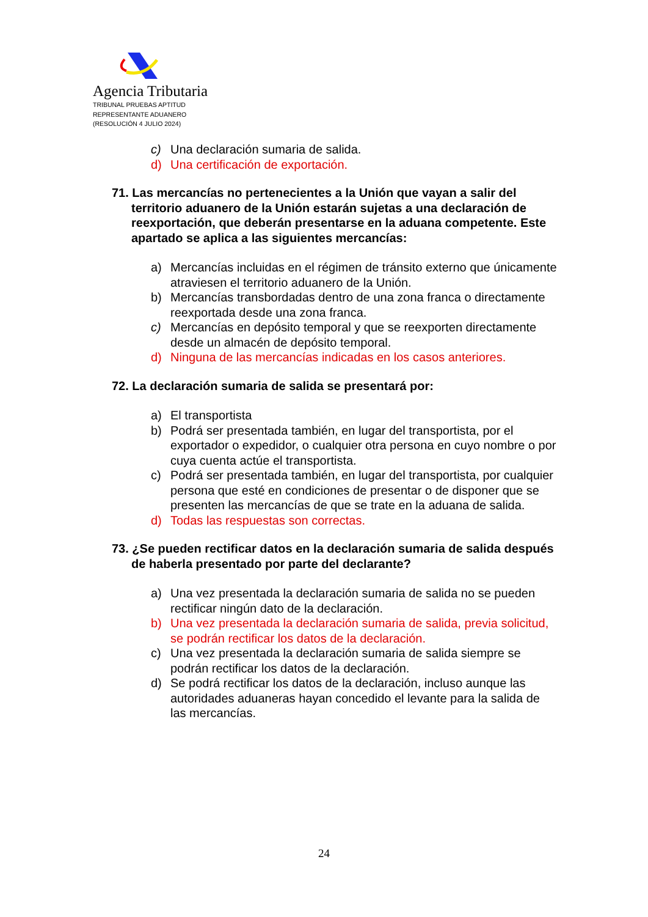Agencia Tributaria
TRIBUNAL PRUEBAS APTITUD
REPRESENTANTE ADUANERO
(RESOLUCIÓN 4 JULIO 2024)
c) Una declaración sumaria de salida.
d) Una certificación de exportación.
71. Las mercancías no pertenecientes a la Unión que vayan a salir del territorio aduanero de la Unión estarán sujetas a una declaración de reexportación, que deberán presentarse en la aduana competente. Este apartado se aplica a las siguientes mercancías:
a) Mercancías incluidas en el régimen de tránsito externo que únicamente atraviesen el territorio aduanero de la Unión.
b) Mercancías transbordadas dentro de una zona franca o directamente reexportada desde una zona franca.
c) Mercancías en depósito temporal y que se reexporten directamente desde un almacén de depósito temporal.
d) Ninguna de las mercancías indicadas en los casos anteriores.
72. La declaración sumaria de salida se presentará por:
a) El transportista
b) Podrá ser presentada también, en lugar del transportista, por el exportador o expedidor, o cualquier otra persona en cuyo nombre o por cuya cuenta actúe el transportista.
c) Podrá ser presentada también, en lugar del transportista, por cualquier persona que esté en condiciones de presentar o de disponer que se presenten las mercancías de que se trate en la aduana de salida.
d) Todas las respuestas son correctas.
73. ¿Se pueden rectificar datos en la declaración sumaria de salida después de haberla presentado por parte del declarante?
a) Una vez presentada la declaración sumaria de salida no se pueden rectificar ningún dato de la declaración.
b) Una vez presentada la declaración sumaria de salida, previa solicitud, se podrán rectificar los datos de la declaración.
c) Una vez presentada la declaración sumaria de salida siempre se podrán rectificar los datos de la declaración.
d) Se podrá rectificar los datos de la declaración, incluso aunque las autoridades aduaneras hayan concedido el levante para la salida de las mercancías.
24